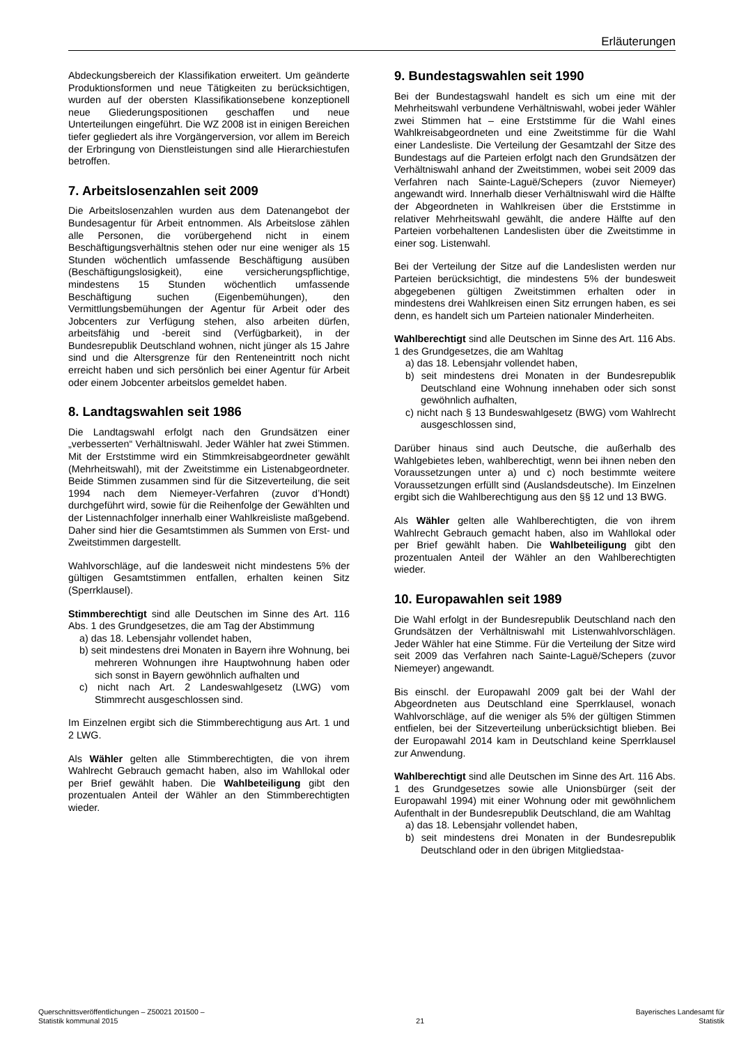Erläuterungen
Abdeckungsbereich der Klassifikation erweitert. Um geänderte Produktionsformen und neue Tätigkeiten zu berücksichtigen, wurden auf der obersten Klassifikationsebene konzeptionell neue Gliederungspositionen geschaffen und neue Unterteilungen eingeführt. Die WZ 2008 ist in einigen Bereichen tiefer gegliedert als ihre Vorgängerversion, vor allem im Bereich der Erbringung von Dienstleistungen sind alle Hierarchiestufen betroffen.
7. Arbeitslosenzahlen seit 2009
Die Arbeitslosenzahlen wurden aus dem Datenangebot der Bundesagentur für Arbeit entnommen. Als Arbeitslose zählen alle Personen, die vorübergehend nicht in einem Beschäftigungsverhältnis stehen oder nur eine weniger als 15 Stunden wöchentlich umfassende Beschäftigung ausüben (Beschäftigungslosigkeit), eine versicherungspflichtige, mindestens 15 Stunden wöchentlich umfassende Beschäftigung suchen (Eigenbemühungen), den Vermittlungsbemühungen der Agentur für Arbeit oder des Jobcenters zur Verfügung stehen, also arbeiten dürfen, arbeitsfähig und -bereit sind (Verfügbarkeit), in der Bundesrepublik Deutschland wohnen, nicht jünger als 15 Jahre sind und die Altersgrenze für den Renteneintritt noch nicht erreicht haben und sich persönlich bei einer Agentur für Arbeit oder einem Jobcenter arbeitslos gemeldet haben.
8. Landtagswahlen seit 1986
Die Landtagswahl erfolgt nach den Grundsätzen einer „verbesserten“ Verhältniswahl. Jeder Wähler hat zwei Stimmen. Mit der Erststimme wird ein Stimmkreisabgeordneter gewählt (Mehrheitswahl), mit der Zweitstimme ein Listenabgeordneter. Beide Stimmen zusammen sind für die Sitzeverteilung, die seit 1994 nach dem Niemeyer-Verfahren (zuvor d’Hondt) durchgeführt wird, sowie für die Reihenfolge der Gewählten und der Listennachfolger innerhalb einer Wahlkreisliste maßgebend. Daher sind hier die Gesamtstimmen als Summen von Erst- und Zweitstimmen dargestellt.
Wahlvorschläge, auf die landesweit nicht mindestens 5% der gültigen Gesamtstimmen entfallen, erhalten keinen Sitz (Sperrklausel).
Stimmberechtigt sind alle Deutschen im Sinne des Art. 116 Abs. 1 des Grundgesetzes, die am Tag der Abstimmung
a) das 18. Lebensjahr vollendet haben,
b) seit mindestens drei Monaten in Bayern ihre Wohnung, bei mehreren Wohnungen ihre Hauptwohnung haben oder sich sonst in Bayern gewöhnlich aufhalten und
c) nicht nach Art. 2 Landeswahlgesetz (LWG) vom Stimmrecht ausgeschlossen sind.
Im Einzelnen ergibt sich die Stimmberechtigung aus Art. 1 und 2 LWG.
Als Wähler gelten alle Stimmberechtigten, die von ihrem Wahlrecht Gebrauch gemacht haben, also im Wahllokal oder per Brief gewählt haben. Die Wahlbeteiligung gibt den prozentualen Anteil der Wähler an den Stimmberechtigten wieder.
9. Bundestagswahlen seit 1990
Bei der Bundestagswahl handelt es sich um eine mit der Mehrheitswahl verbundene Verhältniswahl, wobei jeder Wähler zwei Stimmen hat – eine Erststimme für die Wahl eines Wahlkreisabgeordneten und eine Zweitstimme für die Wahl einer Landesliste. Die Verteilung der Gesamtzahl der Sitze des Bundestags auf die Parteien erfolgt nach den Grundsätzen der Verhältniswahl anhand der Zweitstimmen, wobei seit 2009 das Verfahren nach Sainte-Laguë/Schepers (zuvor Niemeyer) angewandt wird. Innerhalb dieser Verhältniswahl wird die Hälfte der Abgeordneten in Wahlkreisen über die Erststimme in relativer Mehrheitswahl gewählt, die andere Hälfte auf den Parteien vorbehaltenen Landeslisten über die Zweitstimme in einer sog. Listenwahl.
Bei der Verteilung der Sitze auf die Landeslisten werden nur Parteien berücksichtigt, die mindestens 5% der bundesweit abgegebenen gültigen Zweitstimmen erhalten oder in mindestens drei Wahlkreisen einen Sitz errungen haben, es sei denn, es handelt sich um Parteien nationaler Minderheiten.
Wahlberechtigt sind alle Deutschen im Sinne des Art. 116 Abs. 1 des Grundgesetzes, die am Wahltag
a) das 18. Lebensjahr vollendet haben,
b) seit mindestens drei Monaten in der Bundesrepublik Deutschland eine Wohnung innehaben oder sich sonst gewöhnlich aufhalten,
c) nicht nach § 13 Bundeswahlgesetz (BWG) vom Wahlrecht ausgeschlossen sind,
Darüber hinaus sind auch Deutsche, die außerhalb des Wahlgebietes leben, wahlberechtigt, wenn bei ihnen neben den Voraussetzungen unter a) und c) noch bestimmte weitere Voraussetzungen erfüllt sind (Auslandsdeutsche). Im Einzelnen ergibt sich die Wahlberechtigung aus den §§ 12 und 13 BWG.
Als Wähler gelten alle Wahlberechtigten, die von ihrem Wahlrecht Gebrauch gemacht haben, also im Wahllokal oder per Brief gewählt haben. Die Wahlbeteiligung gibt den prozentualen Anteil der Wähler an den Wahlberechtigten wieder.
10. Europawahlen seit 1989
Die Wahl erfolgt in der Bundesrepublik Deutschland nach den Grundsätzen der Verhältniswahl mit Listenwahlvorschlägen. Jeder Wähler hat eine Stimme. Für die Verteilung der Sitze wird seit 2009 das Verfahren nach Sainte-Laguë/Schepers (zuvor Niemeyer) angewandt.
Bis einschl. der Europawahl 2009 galt bei der Wahl der Abgeordneten aus Deutschland eine Sperrklausel, wonach Wahlvorschläge, auf die weniger als 5% der gültigen Stimmen entfielen, bei der Sitzeverteilung unberücksichtigt blieben. Bei der Europawahl 2014 kam in Deutschland keine Sperrklausel zur Anwendung.
Wahlberechtigt sind alle Deutschen im Sinne des Art. 116 Abs. 1 des Grundgesetzes sowie alle Unionsbürger (seit der Europawahl 1994) mit einer Wohnung oder mit gewöhnlichem Aufenthalt in der Bundesrepublik Deutschland, die am Wahltag
a) das 18. Lebensjahr vollendet haben,
b) seit mindestens drei Monaten in der Bundesrepublik Deutschland oder in den übrigen Mitgliedstaa-
Querschnittsveröffentlichungen – Z50021 201500 –
Statistik kommunal 2015
21 Bayerisches Landesamt für
Statistik